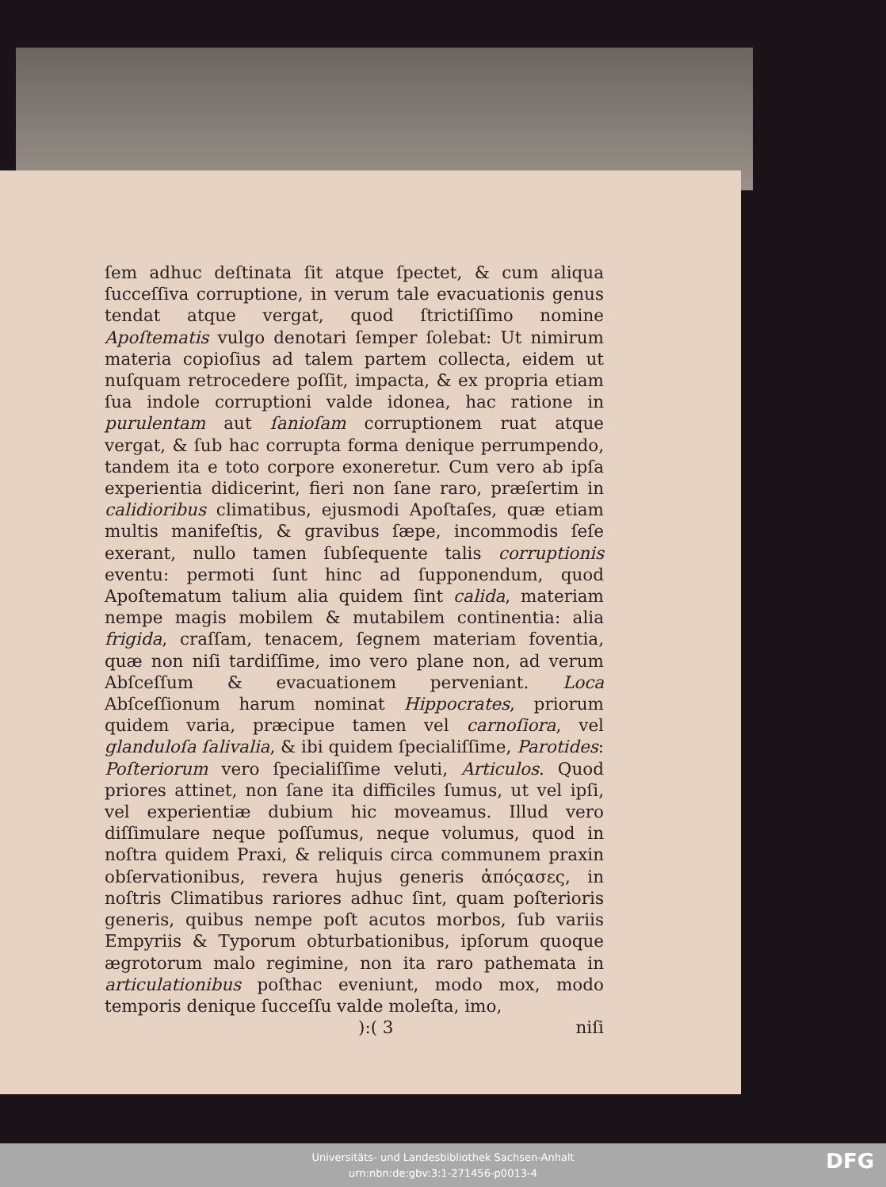ſem adhuc deſtinata ſit atque ſpectet, & cum aliqua ſucceſſiva corruptione, in verum tale evacuationis genus tendat atque vergat, quod ſtrictiſſimo nomine Apoſtematis vulgo denotari ſemper ſolebat: Ut nimirum materia copioſius ad talem partem collecta, eidem ut nuſquam retrocedere poſſit, impacta, & ex propria etiam ſua indole corruptioni valde idonea, hac ratione in purulentam aut ſanioſam corruptionem ruat atque vergat, & ſub hac corrupta forma denique perrumpendo, tandem ita e toto corpore exoneretur. Cum vero ab ipſa experientia didicerint, fieri non ſane raro, præſertim in calidioribus climatibus, ejusmodi Apoſtaſes, quæ etiam multis manifeſtis, & gravibus ſæpe, incommodis ſeſe exerant, nullo tamen ſubſequente talis corruptionis eventu: permoti ſunt hinc ad ſupponendum, quod Apoſtematum talium alia quidem ſint calida, materiam nempe magis mobilem & mutabilem continentia: alia frigida, craſſam, tenacem, ſegnem materiam foventia, quæ non niſi tardiſſime, imo vero plane non, ad verum Abſceſſum & evacuationem perveniant. Loca Abſceſſionum harum nominat Hippocrates, priorum quidem varia, præcipue tamen vel carnoſiora, vel glanduloſa ſalivalia, & ibi quidem ſpecialiſſime, Parotides: Poſteriorum vero ſpecialiſſime veluti, Articulos. Quod priores attinet, non ſane ita difficiles ſumus, ut vel ipſi, vel experientiæ dubium hic moveamus. Illud vero diſſimulare neque poſſumus, neque volumus, quod in noſtra quidem Praxi, & reliquis circa communem praxin obſervationibus, revera hujus generis ἀπόςασες, in noſtris Climatibus rariores adhuc ſint, quam poſterioris generis, quibus nempe poſt acutos morbos, ſub variis Empyriis & Typorum obturbationibus, ipſorum quoque ægrotorum malo regimine, non ita raro pathemata in articulationibus poſthac eveniunt, modo mox, modo temporis denique ſucceſſu valde moleſta, imo,
):( 3 niſi
Universitäts- und Landesbibliothek Sachsen-Anhalt
urn:nbn:de:gbv:3:1-271456-p0013-4
DFG